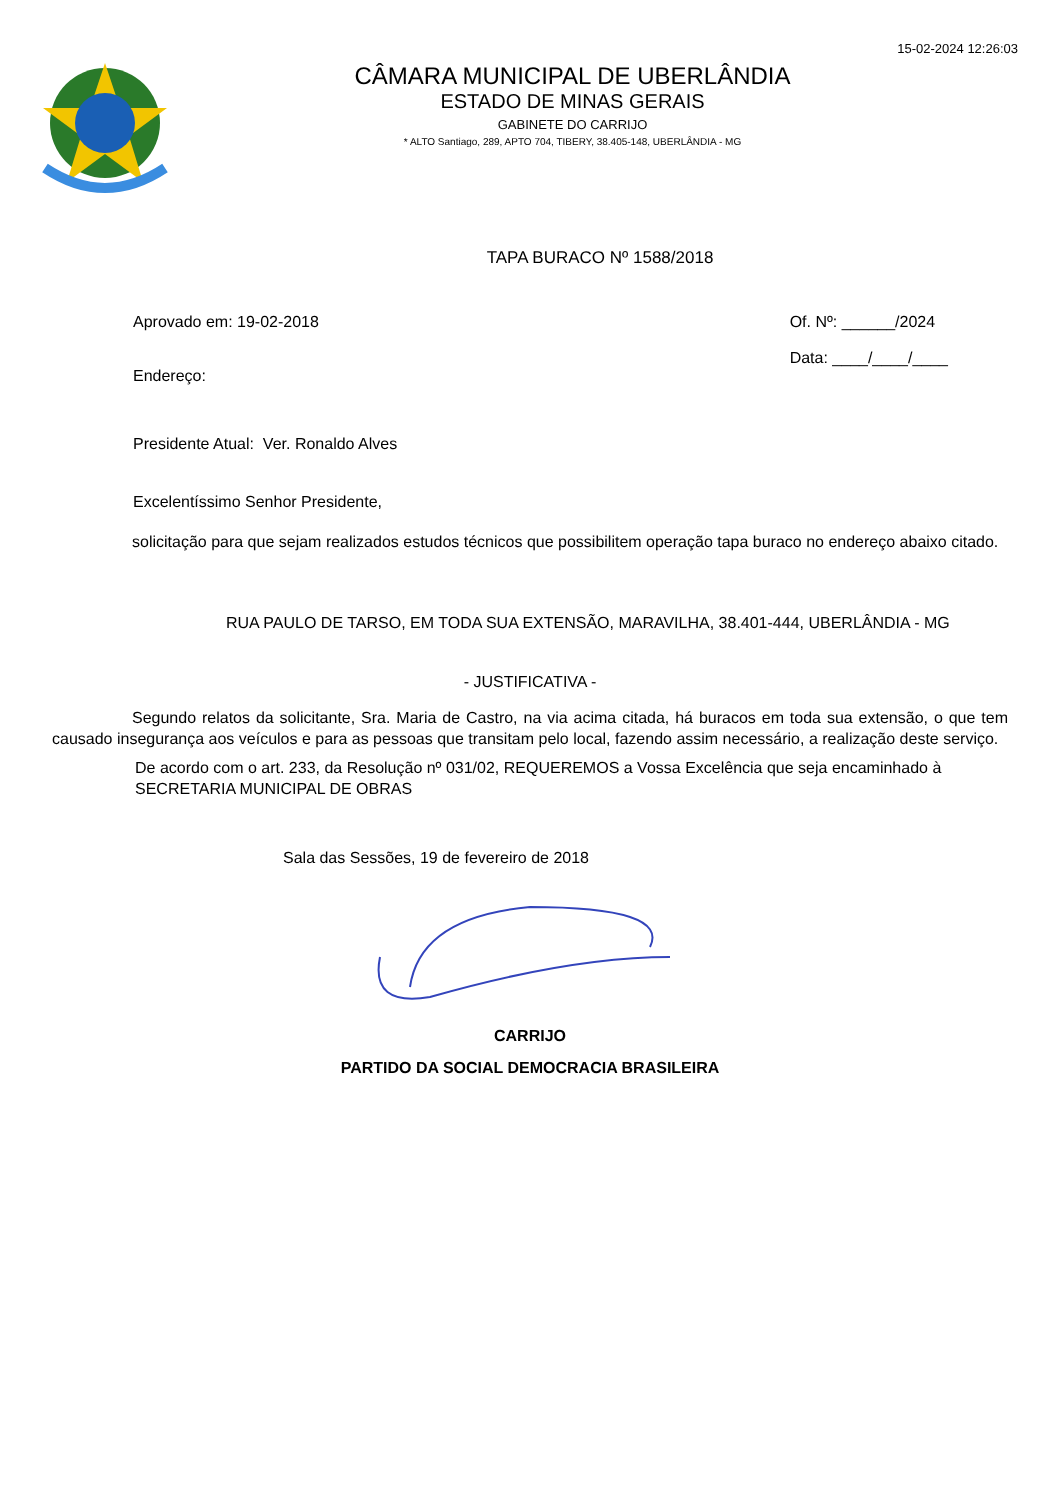15-02-2024 12:26:03
CÂMARA MUNICIPAL DE UBERLÂNDIA
ESTADO DE MINAS GERAIS
GABINETE DO CARRIJO
* ALTO Santiago, 289, APTO 704, TIBERY, 38.405-148, UBERLÂNDIA - MG
TAPA BURACO Nº 1588/2018
Aprovado em: 19-02-2018
Endereço:
Of. Nº: ______/2024
Data: ____/____/____
Presidente Atual: Ver. Ronaldo Alves
Excelentíssimo Senhor Presidente,
solicitação para que sejam realizados estudos técnicos que possibilitem operação tapa buraco no endereço abaixo citado.
RUA PAULO DE TARSO, EM TODA SUA EXTENSÃO, MARAVILHA, 38.401-444, UBERLÂNDIA - MG
- JUSTIFICATIVA -
Segundo relatos da solicitante, Sra. Maria de Castro, na via acima citada, há buracos em toda sua extensão, o que tem causado insegurança aos veículos e para as pessoas que transitam pelo local, fazendo assim necessário, a realização deste serviço.
De acordo com o art. 233, da Resolução nº 031/02, REQUEREMOS a Vossa Excelência que seja encaminhado à SECRETARIA MUNICIPAL DE OBRAS
Sala das Sessões, 19 de fevereiro de 2018
CARRIJO
PARTIDO DA SOCIAL DEMOCRACIA BRASILEIRA